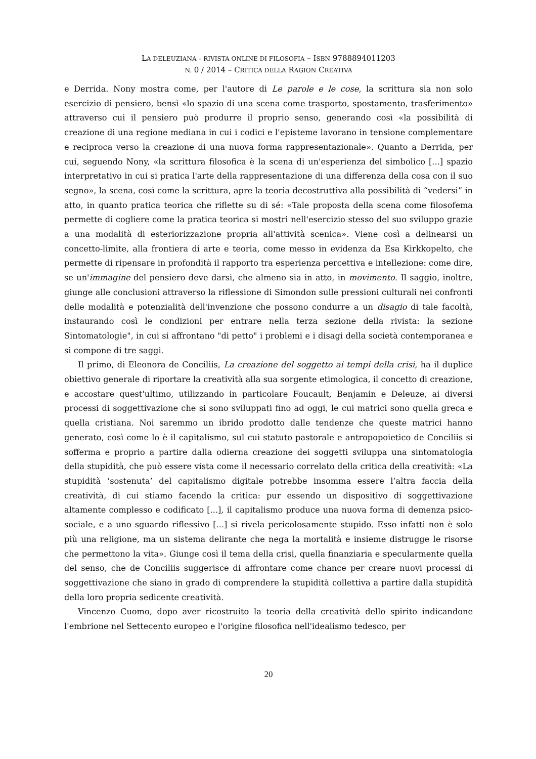LA DELEUZIANA – RIVISTA ONLINE DI FILOSOFIA – ISBN 9788894011203
N. 0 / 2014 – CRITICA DELLA RAGION CREATIVA
e Derrida. Nony mostra come, per l'autore di Le parole e le cose, la scrittura sia non solo esercizio di pensiero, bensì «lo spazio di una scena come trasporto, spostamento, trasferimento» attraverso cui il pensiero può produrre il proprio senso, generando così «la possibilità di creazione di una regione mediana in cui i codici e l'episteme lavorano in tensione complementare e reciproca verso la creazione di una nuova forma rappresentazionale». Quanto a Derrida, per cui, seguendo Nony, «la scrittura filosofica è la scena di un'esperienza del simbolico [...] spazio interpretativo in cui si pratica l'arte della rappresentazione di una differenza della cosa con il suo segno», la scena, così come la scrittura, apre la teoria decostruttiva alla possibilità di “vedersi” in atto, in quanto pratica teorica che riflette su di sé: «Tale proposta della scena come filosofema permette di cogliere come la pratica teorica si mostri nell'esercizio stesso del suo sviluppo grazie a una modalità di esteriorizzazione propria all'attività scenica». Viene così a delinearsi un concetto-limite, alla frontiera di arte e teoria, come messo in evidenza da Esa Kirkkopelto, che permette di ripensare in profondità il rapporto tra esperienza percettiva e intellezione: come dire, se un'immagine del pensiero deve darsi, che almeno sia in atto, in movimento. Il saggio, inoltre, giunge alle conclusioni attraverso la riflessione di Simondon sulle pressioni culturali nei confronti delle modalità e potenzialità dell'invenzione che possono condurre a un disagio di tale facoltà, instaurando così le condizioni per entrare nella terza sezione della rivista: la sezione Sintomatologie", in cui si affrontano "di petto" i problemi e i disagi della società contemporanea e si compone di tre saggi.
Il primo, di Eleonora de Conciliis, La creazione del soggetto ai tempi della crisi, ha il duplice obiettivo generale di riportare la creatività alla sua sorgente etimologica, il concetto di creazione, e accostare quest'ultimo, utilizzando in particolare Foucault, Benjamin e Deleuze, ai diversi processi di soggettivazione che si sono sviluppati fino ad oggi, le cui matrici sono quella greca e quella cristiana. Noi saremmo un ibrido prodotto dalle tendenze che queste matrici hanno generato, così come lo è il capitalismo, sul cui statuto pastorale e antropopoietico de Conciliis si sofferma e proprio a partire dalla odierna creazione dei soggetti sviluppa una sintomatologia della stupidità, che può essere vista come il necessario correlato della critica della creatività: «La stupidità ‘sostenuta’ del capitalismo digitale potrebbe insomma essere l’altra faccia della creatività, di cui stiamo facendo la critica: pur essendo un dispositivo di soggettivazione altamente complesso e codificato [...], il capitalismo produce una nuova forma di demenza psico-sociale, e a uno sguardo riflessivo [...] si rivela pericolosamente stupido. Esso infatti non è solo più una religione, ma un sistema delirante che nega la mortalità e insieme distrugge le risorse che permettono la vita». Giunge così il tema della crisi, quella finanziaria e specularmente quella del senso, che de Conciliis suggerisce di affrontare come chance per creare nuovi processi di soggettivazione che siano in grado di comprendere la stupidità collettiva a partire dalla stupidità della loro propria sedicente creatività.
Vincenzo Cuomo, dopo aver ricostruito la teoria della creatività dello spirito indicandone l'embrione nel Settecento europeo e l'origine filosofica nell'idealismo tedesco, per
20